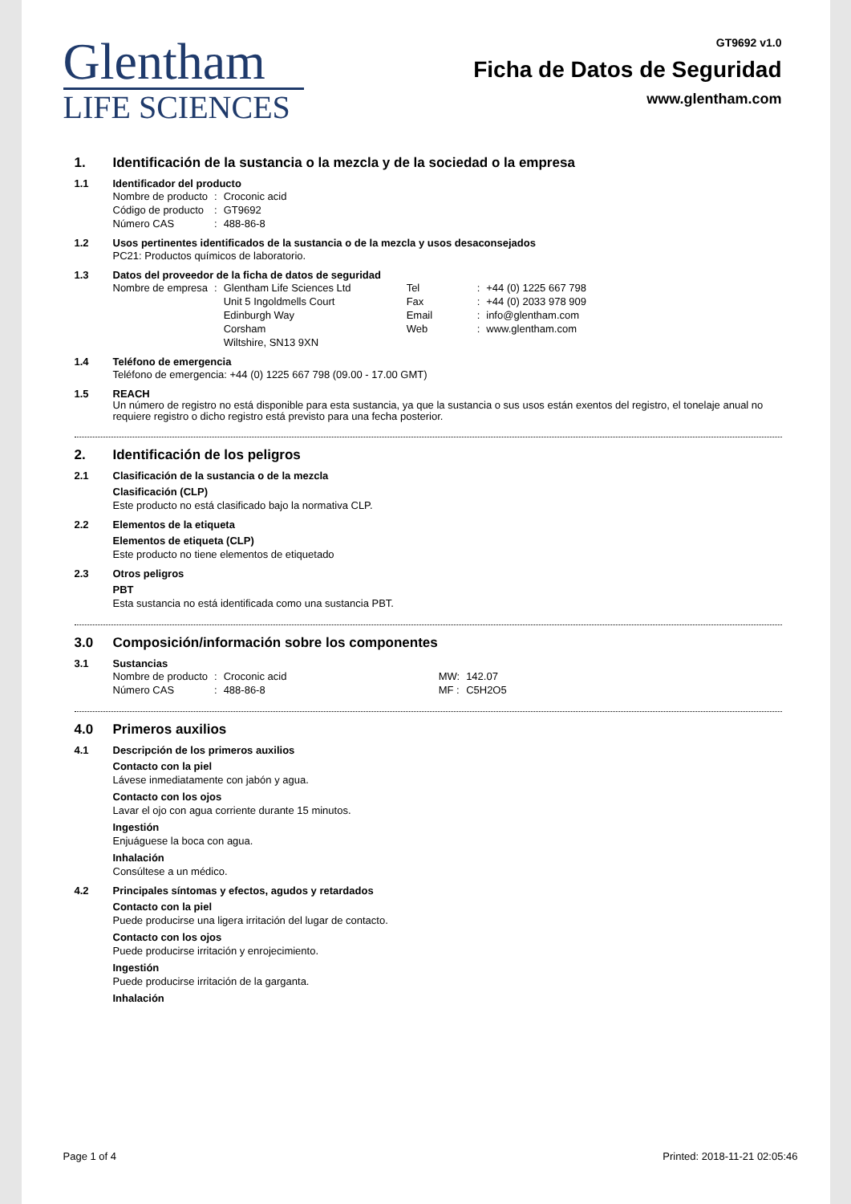Glentham
LIFE SCIENCES
GT9692 v1.0
Ficha de Datos de Seguridad
www.glentham.com
1. Identificación de la sustancia o la mezcla y de la sociedad o la empresa
1.1 Identificador del producto
| Nombre de producto | : | Croconic acid |
| Código de producto | : | GT9692 |
| Número CAS | : | 488-86-8 |
1.2 Usos pertinentes identificados de la sustancia o de la mezcla y usos desaconsejados
PC21: Productos químicos de laboratorio.
1.3 Datos del proveedor de la ficha de datos de seguridad
| Nombre de empresa | : | Glentham Life Sciences Ltd Unit 5 Ingoldmells Court Edinburgh Way Corsham Wiltshire, SN13 9XN | Tel Fax Email Web | : : : : | +44 (0) 1225 667 798 +44 (0) 2033 978 909 info@glentham.com www.glentham.com |
1.4 Teléfono de emergencia
Teléfono de emergencia: +44 (0) 1225 667 798 (09.00 - 17.00 GMT)
1.5 REACH
Un número de registro no está disponible para esta sustancia, ya que la sustancia o sus usos están exentos del registro, el tonelaje anual no requiere registro o dicho registro está previsto para una fecha posterior.
2. Identificación de los peligros
2.1 Clasificación de la sustancia o de la mezcla
Clasificación (CLP)
Este producto no está clasificado bajo la normativa CLP.
2.2 Elementos de la etiqueta
Elementos de etiqueta (CLP)
Este producto no tiene elementos de etiquetado
2.3 Otros peligros
PBT
Esta sustancia no está identificada como una sustancia PBT.
3.0 Composición/información sobre los componentes
3.1 Sustancias
| Nombre de producto | : | Croconic acid | MW: | 142.07 |
| Número CAS | : | 488-86-8 | MF : | C5H2O5 |
4.0 Primeros auxilios
4.1 Descripción de los primeros auxilios
Contacto con la piel
Lávese inmediatamente con jabón y agua.
Contacto con los ojos
Lavar el ojo con agua corriente durante 15 minutos.
Ingestión
Enjuáguese la boca con agua.
Inhalación
Consúltese a un médico.
4.2 Principales síntomas y efectos, agudos y retardados
Contacto con la piel
Puede producirse una ligera irritación del lugar de contacto.
Contacto con los ojos
Puede producirse irritación y enrojecimiento.
Ingestión
Puede producirse irritación de la garganta.
Inhalación
Page 1 of 4 Printed: 2018-11-21 02:05:46